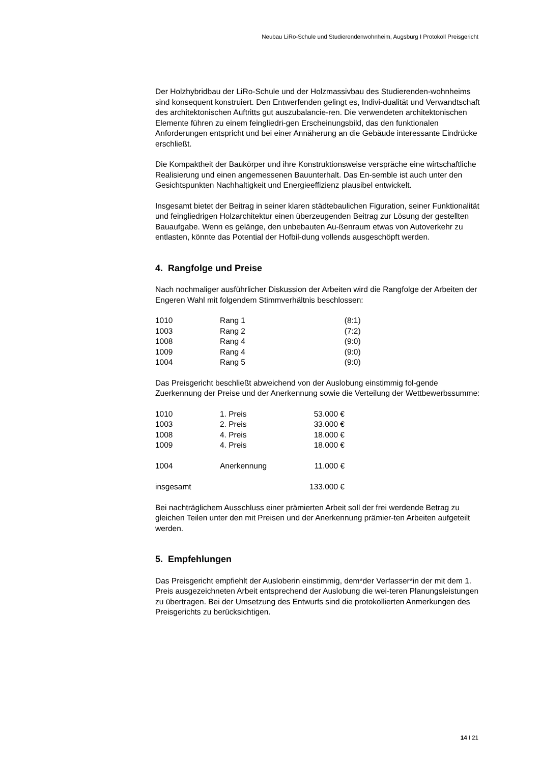Neubau LiRo-Schule und Studierendenwohnheim, Augsburg I Protokoll Preisgericht
Der Holzhybridbau der LiRo-Schule und der Holzmassivbau des Studierenden-wohnheims sind konsequent konstruiert. Den Entwerfenden gelingt es, Indivi-dualität und Verwandtschaft des architektonischen Auftritts gut auszubalancie-ren. Die verwendeten architektonischen Elemente führen zu einem feingliedri-gen Erscheinungsbild, das den funktionalen Anforderungen entspricht und bei einer Annäherung an die Gebäude interessante Eindrücke erschließt.
Die Kompaktheit der Baukörper und ihre Konstruktionsweise verspräche eine wirtschaftliche Realisierung und einen angemessenen Bauunterhalt. Das En-semble ist auch unter den Gesichtspunkten Nachhaltigkeit und Energieeffizienz plausibel entwickelt.
Insgesamt bietet der Beitrag in seiner klaren städtebaulichen Figuration, seiner Funktionalität und feingliedrigen Holzarchitektur einen überzeugenden Beitrag zur Lösung der gestellten Bauaufgabe. Wenn es gelänge, den unbebauten Au-ßenraum etwas von Autoverkehr zu entlasten, könnte das Potential der Hofbil-dung vollends ausgeschöpft werden.
4. Rangfolge und Preise
Nach nochmaliger ausführlicher Diskussion der Arbeiten wird die Rangfolge der Arbeiten der Engeren Wahl mit folgendem Stimmverhältnis beschlossen:
| 1010 | Rang 1 | (8:1) |
| 1003 | Rang 2 | (7:2) |
| 1008 | Rang 4 | (9:0) |
| 1009 | Rang 4 | (9:0) |
| 1004 | Rang 5 | (9:0) |
Das Preisgericht beschließt abweichend von der Auslobung einstimmig fol-gende Zuerkennung der Preise und der Anerkennung sowie die Verteilung der Wettbewerbssumme:
| 1010 | 1. Preis | 53.000 € |
| 1003 | 2. Preis | 33.000 € |
| 1008 | 4. Preis | 18.000 € |
| 1009 | 4. Preis | 18.000 € |
| 1004 | Anerkennung | 11.000 € |
| insgesamt | | 133.000 € |
Bei nachträglichem Ausschluss einer prämierten Arbeit soll der frei werdende Betrag zu gleichen Teilen unter den mit Preisen und der Anerkennung prämier-ten Arbeiten aufgeteilt werden.
5. Empfehlungen
Das Preisgericht empfiehlt der Ausloberin einstimmig, dem*der Verfasser*in der mit dem 1. Preis ausgezeichneten Arbeit entsprechend der Auslobung die wei-teren Planungsleistungen zu übertragen. Bei der Umsetzung des Entwurfs sind die protokollierten Anmerkungen des Preisgerichts zu berücksichtigen.
14 I 21